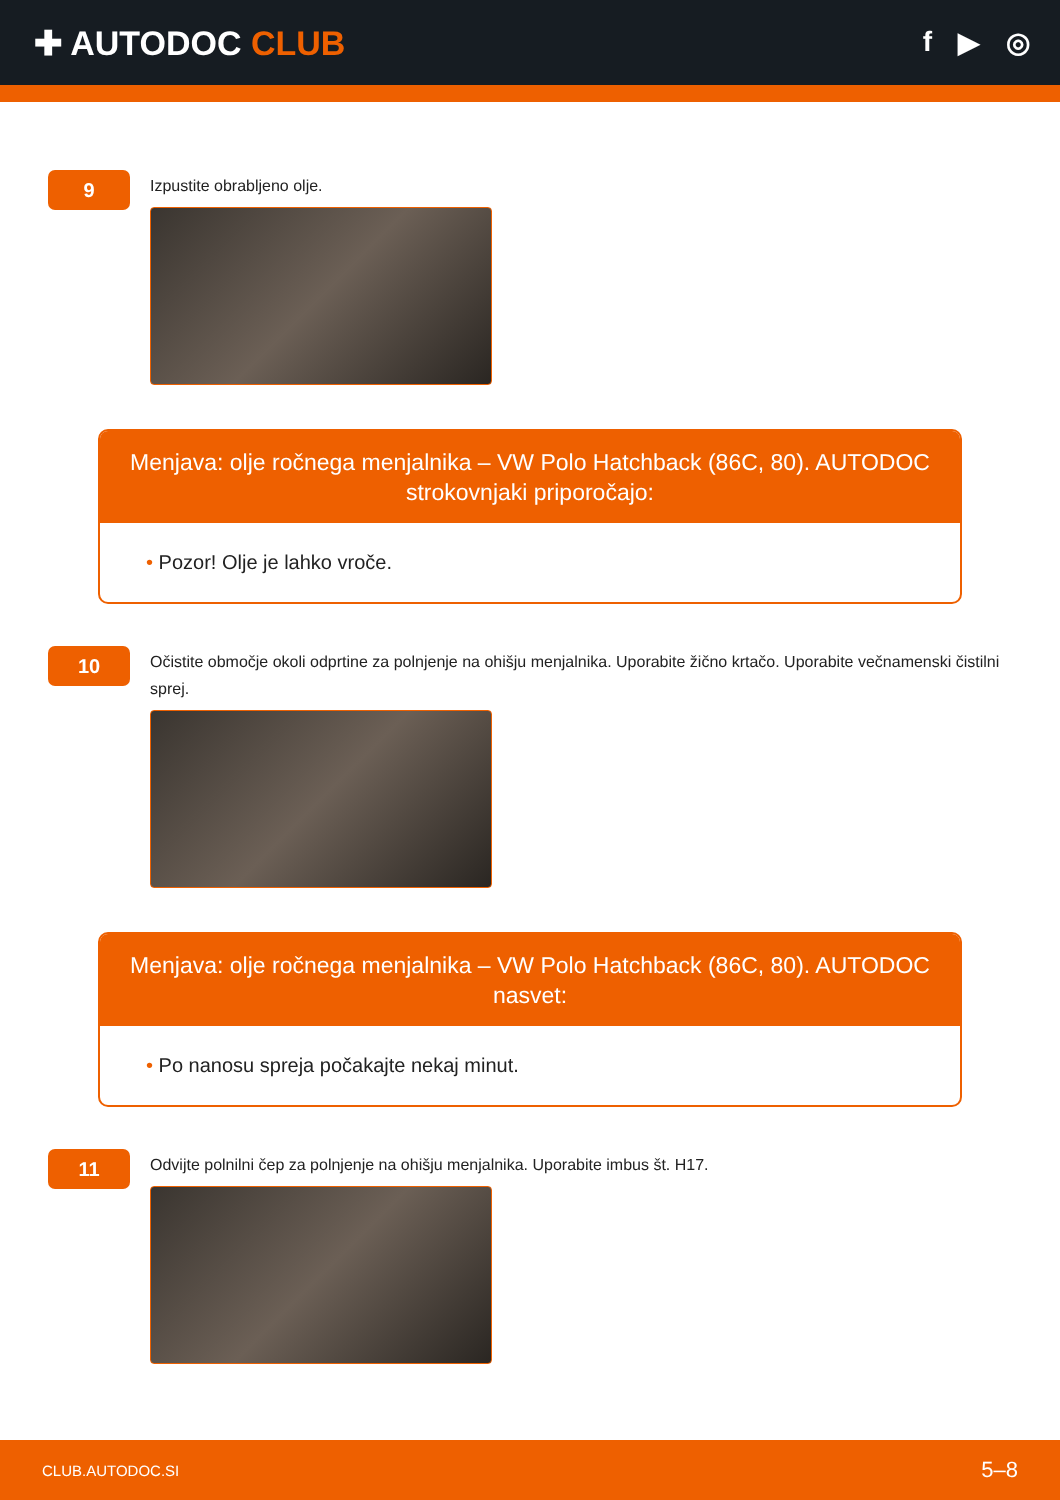✚ AUTODOC CLUB
f ▶ ◎
9
Izpustite obrabljeno olje.
Menjava: olje ročnega menjalnika – VW Polo Hatchback (86C, 80). AUTODOC strokovnjaki priporočajo:
• Pozor! Olje je lahko vroče.
10
Očistite območje okoli odprtine za polnjenje na ohišju menjalnika. Uporabite žično krtačo. Uporabite večnamenski čistilni sprej.
Menjava: olje ročnega menjalnika – VW Polo Hatchback (86C, 80). AUTODOC nasvet:
• Po nanosu spreja počakajte nekaj minut.
11
Odvijte polnilni čep za polnjenje na ohišju menjalnika. Uporabite imbus št. H17.
CLUB.AUTODOC.SI 5–8